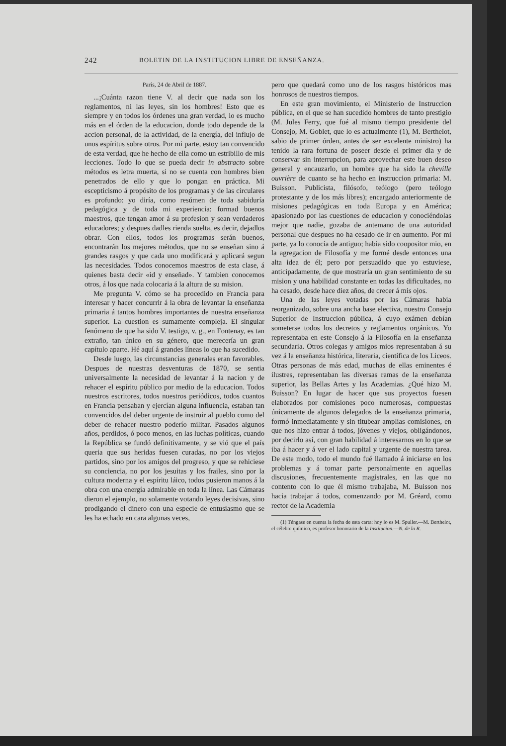242 BOLETIN DE LA INSTITUCION LIBRE DE ENSEÑANZA.
París, 24 de Abril de 1887.
...¡Cuánta razon tiene V. al decir que nada son los reglamentos, ni las leyes, sin los hombres! Esto que es siempre y en todos los órdenes una gran verdad, lo es mucho más en el órden de la educacion, donde todo depende de la accion personal, de la actividad, de la energía, del influjo de unos espíritus sobre otros. Por mi parte, estoy tan convencido de esta verdad, que he hecho de ella como un estribillo de mis lecciones. Todo lo que se pueda decir in abstracto sobre métodos es letra muerta, si no se cuenta con hombres bien penetrados de ello y que lo pongan en práctica. Mi escepticismo á propósito de los programas y de las circulares es profundo: yo diría, como resúmen de toda sabiduría pedagógica y de toda mi experiencia: formad buenos maestros, que tengan amor á su profesion y sean verdaderos educadores; y despues dadles rienda suelta, es decir, dejadlos obrar. Con ellos, todos los programas serán buenos, encontrarán los mejores métodos, que no se enseñan sino á grandes rasgos y que cada uno modificará y aplicará segun las necesidades. Todos conocemos maestros de esta clase, á quienes basta decir «id y enseñad». Y tambien conocemos otros, á los que nada colocaria á la altura de su mision.
Me pregunta V. cómo se ha procedido en Francia para interesar y hacer concurrir á la obra de levantar la enseñanza primaria á tantos hombres importantes de nuestra enseñanza superior. La cuestion es sumamente compleja. El singular fenómeno de que ha sido V. testigo, v. g., en Fontenay, es tan extraño, tan único en su género, que merecería un gran capítulo aparte. Hé aquí á grandes líneas lo que ha sucedido.
Desde luego, las circunstancias generales eran favorables. Despues de nuestras desventuras de 1870, se sentia universalmente la necesidad de levantar á la nacion y de rehacer el espíritu público por medio de la educacion. Todos nuestros escritores, todos nuestros periódicos, todos cuantos en Francia pensaban y ejercían alguna influencia, estaban tan convencidos del deber urgente de instruir al pueblo como del deber de rehacer nuestro poderío militar. Pasados algunos años, perdidos, ó poco menos, en las luchas políticas, cuando la República se fundó definitivamente, y se vió que el país queria que sus heridas fuesen curadas, no por los viejos partidos, sino por los amigos del progreso, y que se rehiciese su conciencia, no por los jesuitas y los frailes, sino por la cultura moderna y el espíritu láico, todos pusieron manos á la obra con una energía admirable en toda la línea. Las Cámaras dieron el ejemplo, no solamente votando leyes decisivas, sino prodigando el dinero con una especie de entusiasmo que se les ha echado en cara algunas veces,
pero que quedará como uno de los rasgos históricos mas honrosos de nuestros tiempos.
En este gran movimiento, el Ministerio de Instruccion pública, en el que se han sucedido hombres de tanto prestigio (M. Jules Ferry, que fué al mismo tiempo presidente del Consejo, M. Goblet, que lo es actualmente (1), M. Berthelot, sabio de primer órden, antes de ser excelente ministro) ha tenido la rara fortuna de poseer desde el primer dia y de conservar sin interrupcion, para aprovechar este buen deseo general y encauzarlo, un hombre que ha sido la cheville ouvrière de cuanto se ha hecho en instruccion primaria: M. Buisson. Publicista, filósofo, teólogo (pero teólogo protestante y de los más libres); encargado anteriormente de misiones pedagógicas en toda Europa y en América; apasionado por las cuestiones de educacion y conociéndolas mejor que nadie, gozaba de antemano de una autoridad personal que despues no ha cesado de ir en aumento. Por mi parte, ya lo conocía de antiguo; habia sido coopositor mio, en la agregacion de Filosofía y me formé desde entonces una alta idea de él; pero por persuadido que yo estuviese, anticipadamente, de que mostraría un gran sentimiento de su mision y una habilidad constante en todas las dificultades, no ha cesado, desde hace diez años, de crecer á mis ojos.
Una de las leyes votadas por las Cámaras habia reorganizado, sobre una ancha base electiva, nuestro Consejo Superior de Instruccion pública, á cuyo exámen debían someterse todos los decretos y reglamentos orgánicos. Yo representaba en este Consejo á la Filosofía en la enseñanza secundaria. Otros colegas y amigos mios representaban á su vez á la enseñanza histórica, literaria, científica de los Liceos. Otras personas de más edad, muchas de ellas eminentes é ilustres, representaban las diversas ramas de la enseñanza superior, las Bellas Artes y las Academias. ¿Qué hizo M. Buisson? En lugar de hacer que sus proyectos fuesen elaborados por comisiones poco numerosas, compuestas únicamente de algunos delegados de la enseñanza primaria, formó inmediatamente y sin titubear amplias comisiones, en que nos hizo entrar á todos, jóvenes y viejos, obligándonos, por decirlo así, con gran habilidad á interesarnos en lo que se iba á hacer y á ver el lado capital y urgente de nuestra tarea. De este modo, todo el mundo fué llamado á iniciarse en los problemas y á tomar parte personalmente en aquellas discusiones, frecuentemente magistrales, en las que no contento con lo que él mismo trabajaba, M. Buisson nos hacia trabajar á todos, comenzando por M. Gréard, como rector de la Academia
(1) Téngase en cuenta la fecha de esta carta: hoy lo es M. Spuller.—M. Berthelot, el célebre químico, es profesor honorario de la Institucion.—N. de la R.